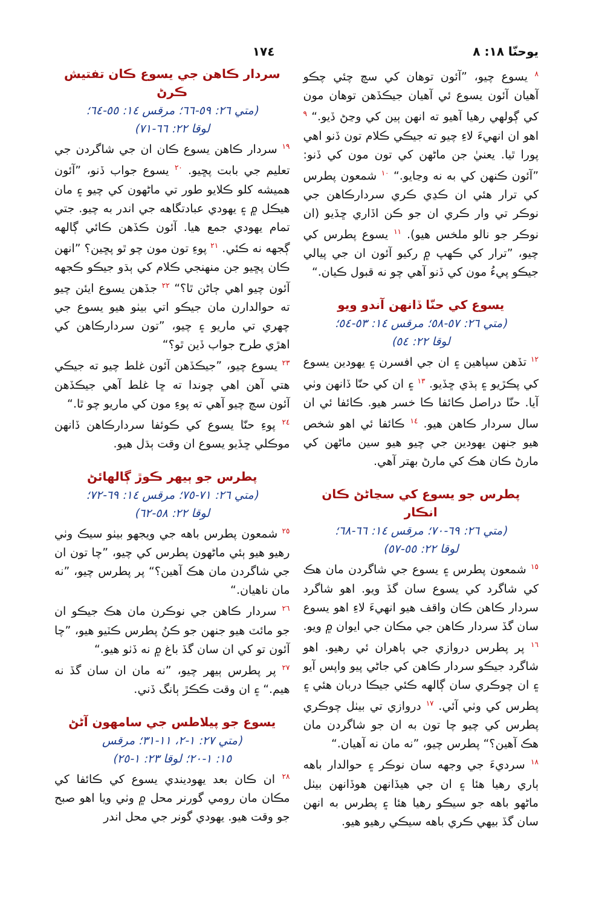يوحنّا ١٨: ٨ ١٧٤
<sup>٨</sup> يسوع چيو، ”آئون توهان کي سچ چئي چڪو آهيان آئون يسوع ئي آهيان جيڪڏهن توهان مون کي ڳولهي رهيا آهيو ته انهن ٻين کي وڃڻ ڏيو.“ <sup>٩</sup> اهو ان انهيءَ لاءِ چيو ته جيڪي ڪلام تون ڏنو اهي پورا ٿيا. يعنيٰ جن ماڻهن کي تون مون کي ڏنو: ”آئون ڪنهن کي به نه وڃايو.“ <sup>١٠</sup> شمعون پطرس کي ترار هئي ان ڪڍي ڪري سردارڪاهن جي نوڪر تي وار ڪري ان جو ڪن اڏاري ڇڏيو (ان نوڪر جو نالو ملخس هيو). <sup>١١</sup> يسوع پطرس کي چيو، ”ترار کي ڪهپ ۾ رکيو آئون ان جي پيالي جيڪو پيءُ مون کي ڏنو آهي چو نه قبول ڪيان.“
يسوع کي حنّا ڏانهن آندو ويو
(متي ٢٦: ٥٧-٥٨؛ مرقس ١٤: ٥٣-٥٤؛
لوقا ٢٢: ٥٤)
<sup>١٢</sup> تڏهن سپاهين ۽ ان جي افسرن ۽ يهودين يسوع کي پڪڙيو ۽ ٻڌي ڇڏيو. <sup>١٣</sup> ۽ ان کي حنّا ڏانهن وٺي آيا. حنّا دراصل ڪائفا ڪا خسر هيو. ڪائفا ئي ان سال سردار ڪاهن هيو. <sup>١٤</sup> ڪائفا ئي اهو شخص هيو جنهن يهودين جي چيو هيو سين ماڻهن کي مارڻ ڪان هڪ کي مارڻ بهتر آهي.
پطرس جو يسوع کي سڃاڻڻ ڪان انڪار
(متي ٢٦: ٦٩-٧٠؛ مرقس ١٤: ٦٦-٦٨؛
لوقا ٢٢: ٥٥-٥٧)
<sup>١٥</sup> شمعون پطرس ۽ يسوع جي شاگردن مان هڪ کي شاگرد کي يسوع سان گڏ ويو. اهو شاگرد سردار ڪاهن ڪان واقف هيو انهيءَ لاءِ اهو يسوع سان گڏ سردار ڪاهن جي مڪان جي ايوان ۾ ويو. <sup>١٦</sup> پر پطرس دروازي جي ٻاهران ئي رهيو. اهو شاگرد جيڪو سردار ڪاهن کي جاڻي پيو واپس آيو ۽ ان چوڪري سان ڳالهه ڪئي جيڪا دربان هئي ۽ پطرس کي وٺي آئي. <sup>١٧</sup> دروازي تي بيٺل چوڪري پطرس کي چيو چا تون به ان جو شاگردن مان هڪ آهين؟“ پطرس چيو، ”نه مان نه آهيان.“
<sup>١٨</sup> سرديءَ جي وجهه سان نوڪر ۽ حوالدار باهه ٻاري رهيا هئا ۽ ان جي هيڏانهن هوڏانهن بيٺل ماڻهو باهه جو سيڪو رهيا هئا ۽ پطرس به انهن سان گڏ بيهي ڪري باهه سيڪي رهيو هيو.
سردار ڪاهن جي يسوع ڪان تفتيش ڪرڻ
(متي ٢٦: ٥٩-٦٦؛ مرقس ١٤: ٥٥-٦٤؛
لوقا ٢٢: ٦٦-٧١)
<sup>١٩</sup> سردار ڪاهن يسوع ڪان ان جي شاگردن جي تعليم جي بابت پڇيو. <sup>٢٠</sup> يسوع جواب ڏنو، ”آئون هميشه کلو ڪلايو طور تي ماڻهون کي چيو ۽ مان هيڪل ۾ ۽ يهودي عبادتگاهه جي اندر به چيو. جتي تمام يهودي جمع هيا. آئون ڪڏهن ڪائي ڳالهه ڳجهه نه ڪئي. <sup>٢١</sup> پوءِ تون مون چو ٿو پڇين؟ ”انهن ڪان پڇيو جن منهنجي ڪلام کي ٻڌو جيڪو ڪجهه آئون چيو اهي ڄاڻن ٿا؟“ <sup>٢٢</sup> جڏهن يسوع ايئن چيو ته حوالدارن مان جيڪو اتي بيٺو هيو يسوع جي چهري تي ماريو ۽ چيو، ”تون سردارڪاهن کي اهڙي طرح جواب ڏين ٿو؟“
<sup>٢٣</sup> يسوع چيو، ”جيڪڏهن آئون غلط چيو ته جيڪي هتي آهن اهي چوندا ته ڇا غلط آهي جيڪڏهن آئون سچ چيو آهي ته پوءِ مون کي ماريو چو ٿا.“
<sup>٢٤</sup> پوءِ حنّا يسوع کي ڪوئفا سردارڪاهن ڏانهن موڪلي ڇڏيو يسوع ان وقت ٻڌل هيو.
پطرس جو ٻيهر ڪوڙ ڳالهائڻ
(متي ٢٦: ٧١-٧٥؛ مرقس ١٤: ٦٩-٧٢؛
لوقا ٢٢: ٥٨-٦٢)
<sup>٢٥</sup> شمعون پطرس باهه جي ويجهو بيٺو سيڪ وٺي رهيو هيو ٻئي ماڻهون پطرس کي چيو، ”چا تون ان جي شاگردن مان هڪ آهين؟“ پر پطرس چيو، ”نه مان ناهيان.“
<sup>٢٦</sup> سردار ڪاهن جي نوڪرن مان هڪ جيڪو ان جو مائٽ هيو جنهن جو ڪنُ پطرس ڪٽيو هيو، ”چا آئون تو کي ان سان گڏ باغ ۾ نه ڏٺو هيو.“
<sup>٢٧</sup> پر پطرس ٻيهر چيو، ”نه مان ان سان گڏ نه هيم.“ ۽ ان وقت ڪڪڙ ٻانگ ڏني.
يسوع جو پيلاطس جي سامهون آڻڻ
(متي ٢٧: ١-٢، ١١-٣١؛ مرقس
١٥: ١-٢٠؛ لوقا ٢٣: ١-٢٥)
<sup>٢٨</sup> ان ڪان بعد يهوديندي يسوع کي ڪائفا کي مڪان مان رومي گورنر محل ۾ وٺي ويا اهو صبح جو وقت هيو. يهودي گونر جي محل اندر